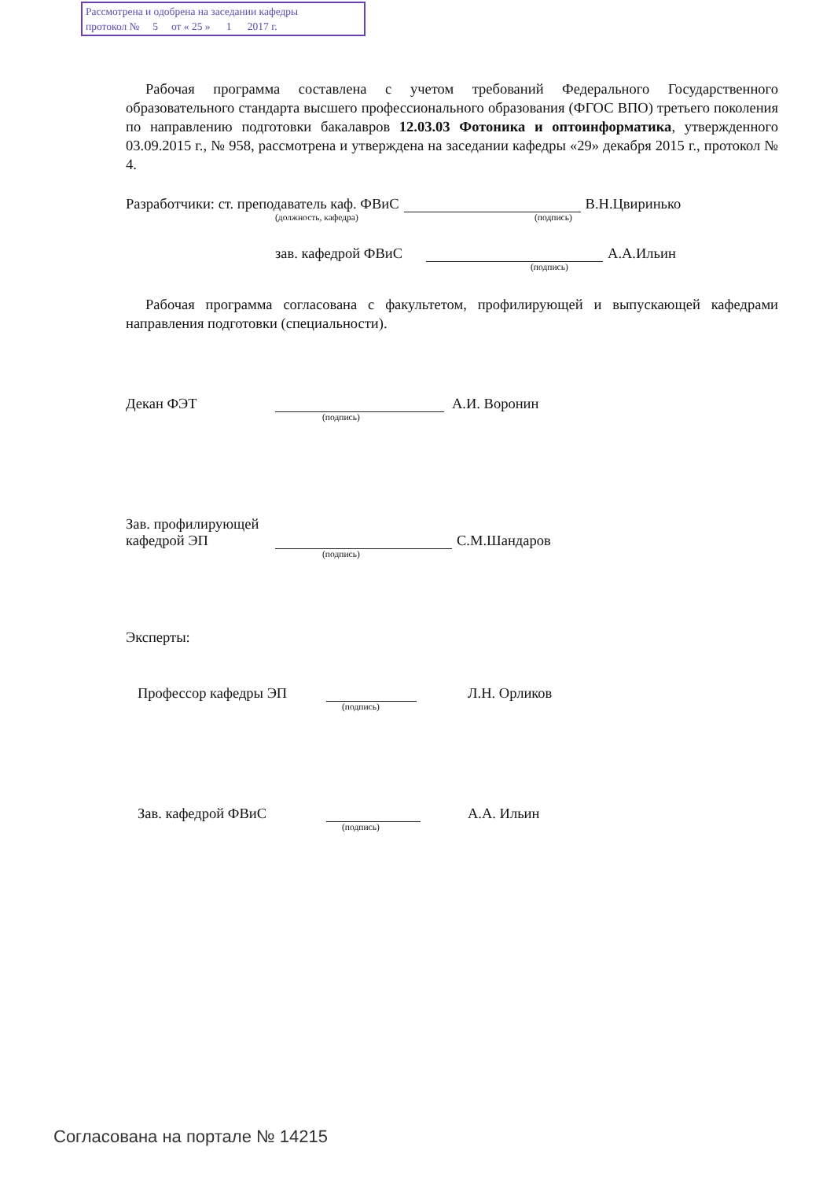Рассмотрена и одобрена на заседании кафедры
протокол № 5 от « 25 » 1 2017 г.
Рабочая программа составлена с учетом требований Федерального Государственного образовательного стандарта высшего профессионального образования (ФГОС ВПО) третьего поколения по направлению подготовки бакалавров 12.03.03 Фотоника и оптоинформатика, утвержденного 03.09.2015 г., № 958, рассмотрена и утверждена на заседании кафедры «29» декабря 2015 г., протокол № 4.
Разработчики: ст. преподаватель каф. ФВиС В.Н.Цвиринько
(должность, кафедра) (подпись)
зав. кафедрой ФВиС А.А.Ильин
(подпись)
Рабочая программа согласована с факультетом, профилирующей и выпускающей кафедрами направления подготовки (специальности).
Декан ФЭТ А.И. Воронин
(подпись)
Зав. профилирующей
кафедрой ЭП С.М.Шандаров
(подпись)
Эксперты:
Профессор кафедры ЭП Л.Н. Орликов
(подпись)
Зав. кафедрой ФВиС А.А. Ильин
(подпись)
Согласована на портале № 14215